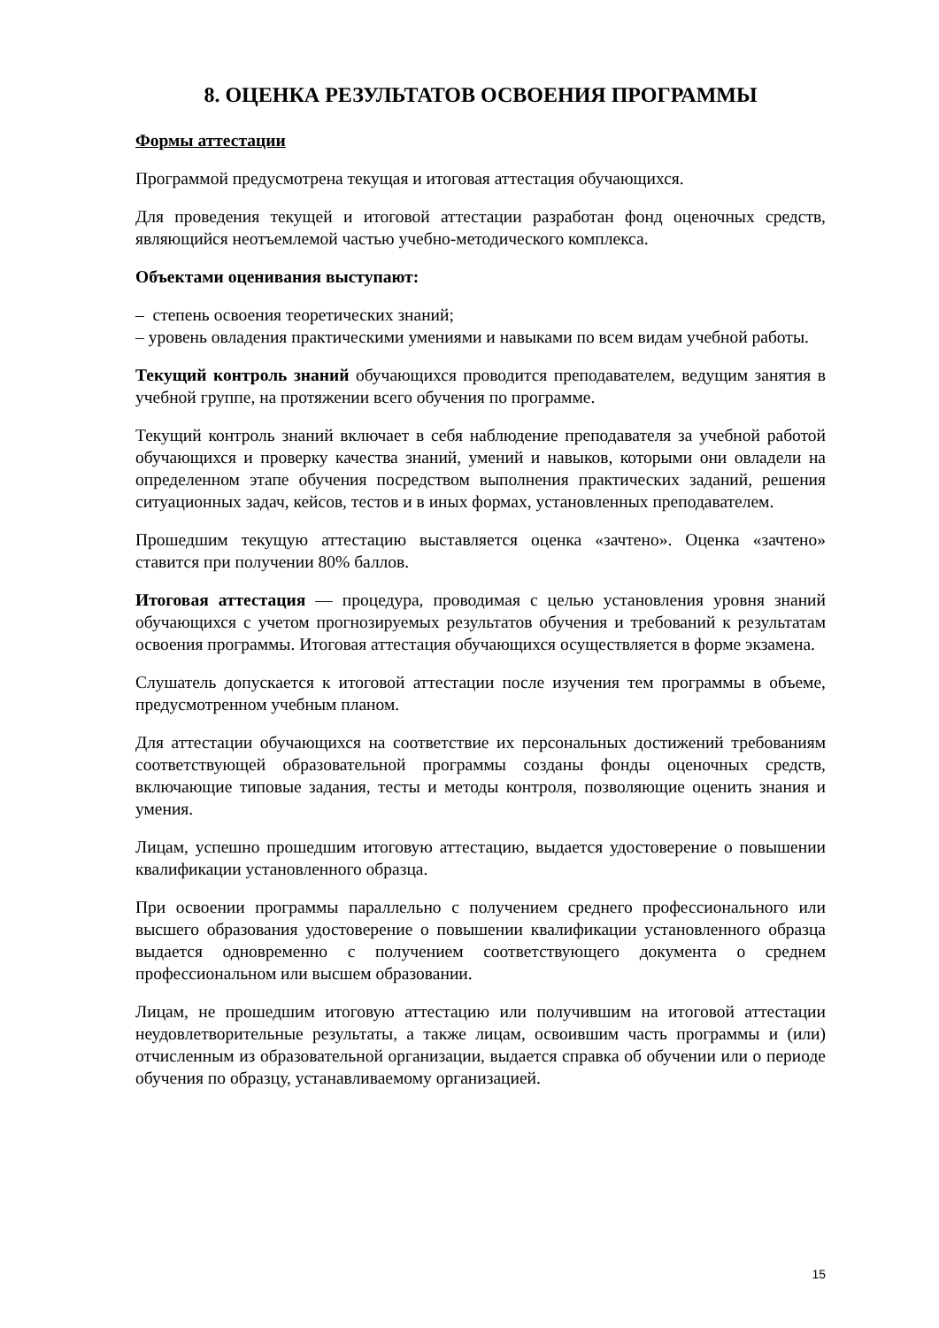8. ОЦЕНКА РЕЗУЛЬТАТОВ ОСВОЕНИЯ ПРОГРАММЫ
Формы аттестации
Программой предусмотрена текущая и итоговая аттестация обучающихся.
Для проведения текущей и итоговой аттестации разработан фонд оценочных средств, являющийся неотъемлемой частью учебно-методического комплекса.
Объектами оценивания выступают:
– степень освоения теоретических знаний;
– уровень овладения практическими умениями и навыками по всем видам учебной работы.
Текущий контроль знаний обучающихся проводится преподавателем, ведущим занятия в учебной группе, на протяжении всего обучения по программе.
Текущий контроль знаний включает в себя наблюдение преподавателя за учебной работой обучающихся и проверку качества знаний, умений и навыков, которыми они овладели на определенном этапе обучения посредством выполнения практических заданий, решения ситуационных задач, кейсов, тестов и в иных формах, установленных преподавателем.
Прошедшим текущую аттестацию выставляется оценка «зачтено». Оценка «зачтено» ставится при получении 80% баллов.
Итоговая аттестация — процедура, проводимая с целью установления уровня знаний обучающихся с учетом прогнозируемых результатов обучения и требований к результатам освоения программы. Итоговая аттестация обучающихся осуществляется в форме экзамена.
Слушатель допускается к итоговой аттестации после изучения тем программы в объеме, предусмотренном учебным планом.
Для аттестации обучающихся на соответствие их персональных достижений требованиям соответствующей образовательной программы созданы фонды оценочных средств, включающие типовые задания, тесты и методы контроля, позволяющие оценить знания и умения.
Лицам, успешно прошедшим итоговую аттестацию, выдается удостоверение о повышении квалификации установленного образца.
При освоении программы параллельно с получением среднего профессионального или высшего образования удостоверение о повышении квалификации установленного образца выдается одновременно с получением соответствующего документа о среднем профессиональном или высшем образовании.
Лицам, не прошедшим итоговую аттестацию или получившим на итоговой аттестации неудовлетворительные результаты, а также лицам, освоившим часть программы и (или) отчисленным из образовательной организации, выдается справка об обучении или о периоде обучения по образцу, устанавливаемому организацией.
15